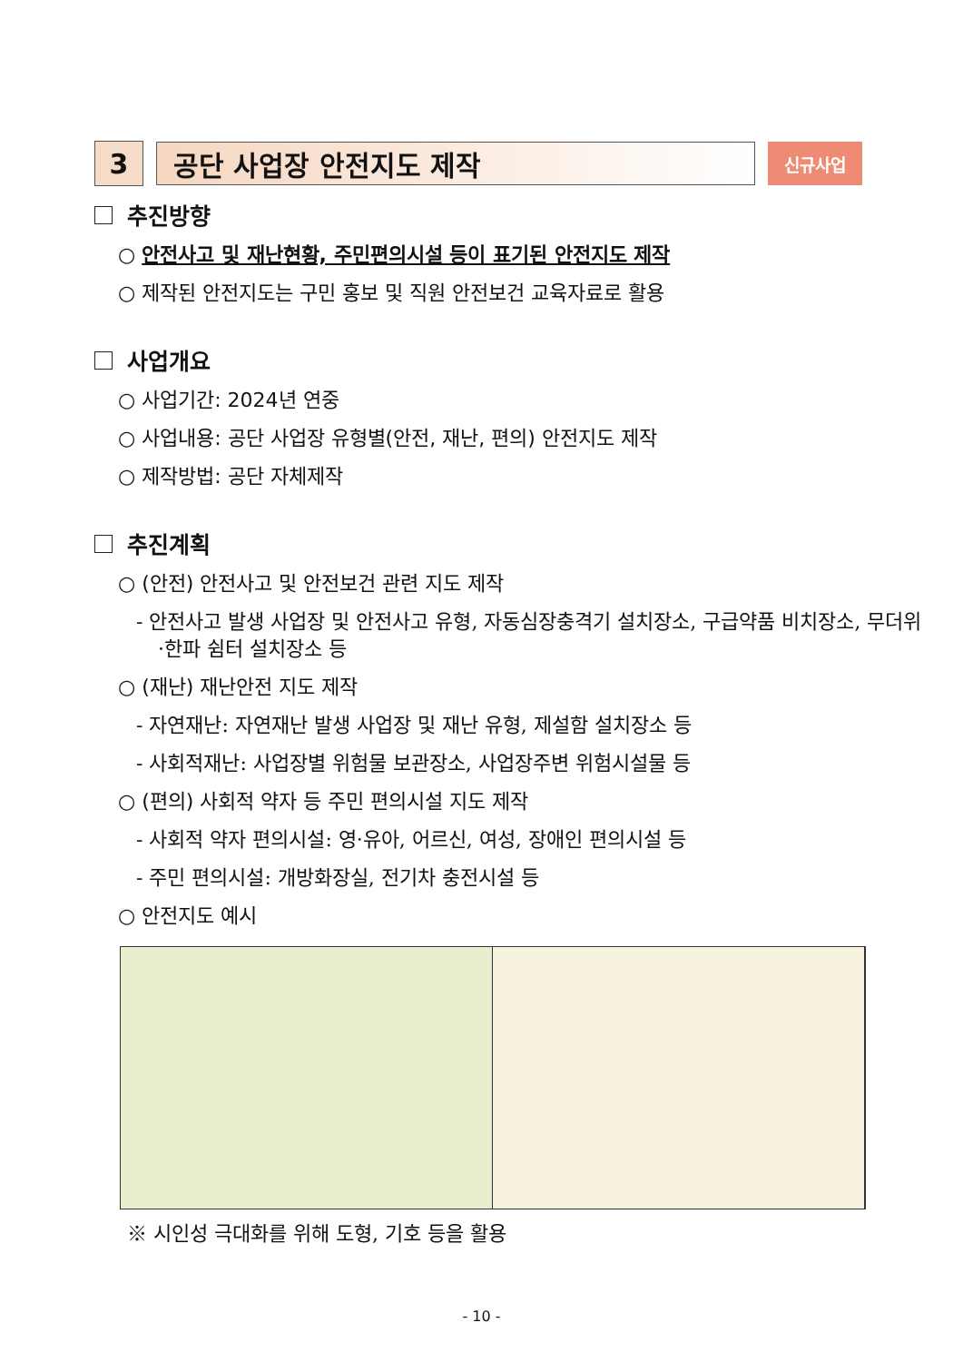3 공단 사업장 안전지도 제작
신규사업
추진방향
○ 안전사고 및 재난현황, 주민편의시설 등이 표기된 안전지도 제작
○ 제작된 안전지도는 구민 홍보 및 직원 안전보건 교육자료로 활용
사업개요
○ 사업기간: 2024년 연중
○ 사업내용: 공단 사업장 유형별(안전, 재난, 편의) 안전지도 제작
○ 제작방법: 공단 자체제작
추진계획
○ (안전) 안전사고 및 안전보건 관련 지도 제작
- 안전사고 발생 사업장 및 안전사고 유형, 자동심장충격기 설치장소, 구급약품 비치장소, 무더위·한파 쉼터 설치장소 등
○ (재난) 재난안전 지도 제작
- 자연재난: 자연재난 발생 사업장 및 재난 유형, 제설함 설치장소 등
- 사회적재난: 사업장별 위험물 보관장소, 사업장주변 위험시설물 등
○ (편의) 사회적 약자 등 주민 편의시설 지도 제작
- 사회적 약자 편의시설: 영·유아, 어르신, 여성, 장애인 편의시설 등
- 주민 편의시설: 개방화장실, 전기차 충전시설 등
○ 안전지도 예시
※ 시인성 극대화를 위해 도형, 기호 등을 활용
- 10 -